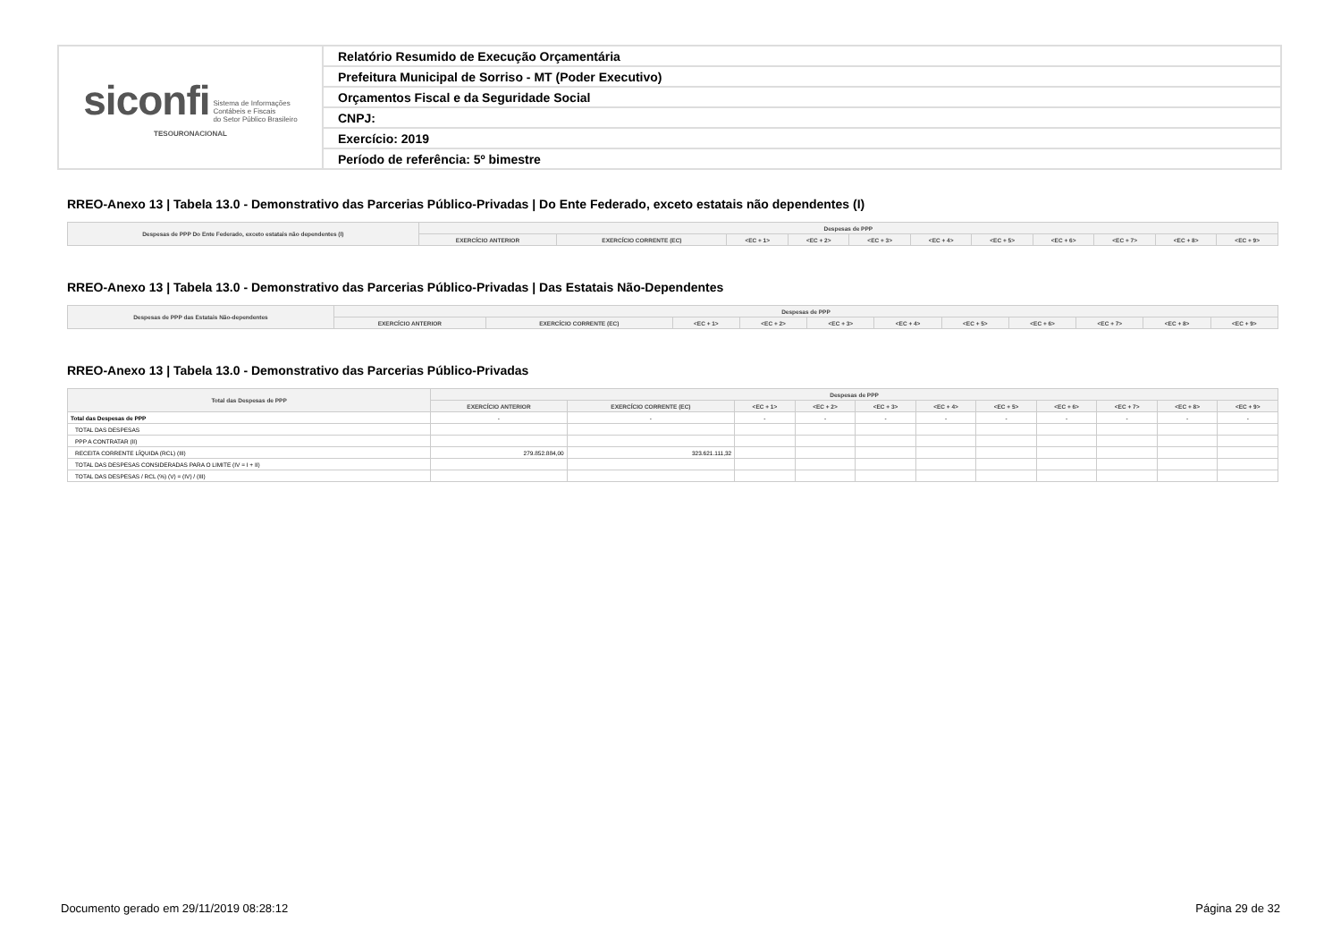| siconfi Sistema de Informações Contábeis e Fiscais do Setor Público Brasileiro TESOURONACIONAL | Relatório Resumido de Execução Orçamentária |
| | Prefeitura Municipal de Sorriso - MT (Poder Executivo) |
| | Orçamentos Fiscal e da Seguridade Social |
| | CNPJ: |
| | Exercício: 2019 |
| | Período de referência: 5º bimestre |
RREO-Anexo 13 | Tabela 13.0 - Demonstrativo das Parcerias Público-Privadas | Do Ente Federado, exceto estatais não dependentes (I)
| Despesas de PPP Do Ente Federado, exceto estatais não dependentes (I) | Despesas de PPP | | | | | | | | | | |
| --- | --- | --- | --- | --- | --- | --- | --- | --- | --- | --- | --- |
| | EXERCÍCIO ANTERIOR | EXERCÍCIO CORRENTE (EC) | <EC + 1> | <EC + 2> | <EC + 3> | <EC + 4> | <EC + 5> | <EC + 6> | <EC + 7> | <EC + 8> | <EC + 9> |
RREO-Anexo 13 | Tabela 13.0 - Demonstrativo das Parcerias Público-Privadas | Das Estatais Não-Dependentes
| Despesas de PPP das Estatais Não-dependentes | Despesas de PPP | | | | | | | | | | |
| --- | --- | --- | --- | --- | --- | --- | --- | --- | --- | --- | --- |
| | EXERCÍCIO ANTERIOR | EXERCÍCIO CORRENTE (EC) | <EC + 1> | <EC + 2> | <EC + 3> | <EC + 4> | <EC + 5> | <EC + 6> | <EC + 7> | <EC + 8> | <EC + 9> |
RREO-Anexo 13 | Tabela 13.0 - Demonstrativo das Parcerias Público-Privadas
| Total das Despesas de PPP | Despesas de PPP | | | | | | | | | | |
| --- | --- | --- | --- | --- | --- | --- | --- | --- | --- | --- | --- |
| | EXERCÍCIO ANTERIOR | EXERCÍCIO CORRENTE (EC) | <EC + 1> | <EC + 2> | <EC + 3> | <EC + 4> | <EC + 5> | <EC + 6> | <EC + 7> | <EC + 8> | <EC + 9> |
| Total das Despesas de PPP | - | - | - | - | - | - | - | - | - | - | - |
| TOTAL DAS DESPESAS | | | | | | | | | | | |
| PPP A CONTRATAR (II) | | | | | | | | | | | |
| RECEITA CORRENTE LÍQUIDA (RCL) (III) | 279.852.884,00 | 323.621.111,32 | | | | | | | | | |
| TOTAL DAS DESPESAS CONSIDERADAS PARA O LIMITE (IV = I + II) | | | | | | | | | | | |
| TOTAL DAS DESPESAS / RCL (%) (V) = (IV) / (III) | | | | | | | | | | | |
Documento gerado em 29/11/2019 08:28:12 Página 29 de 32